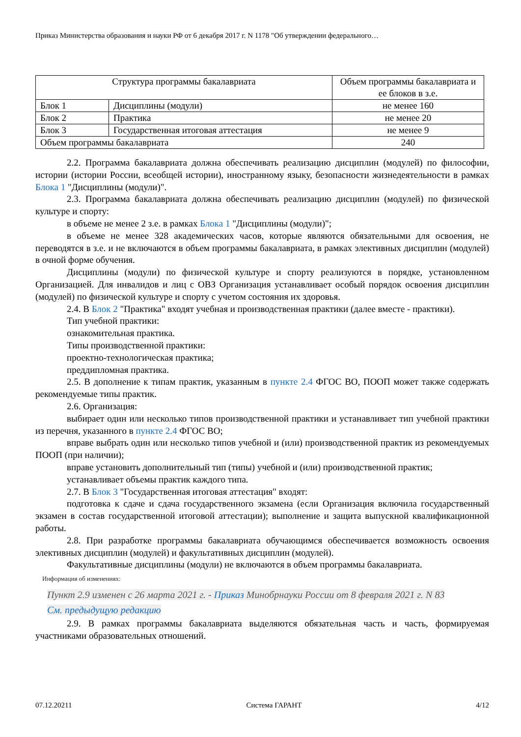Приказ Министерства образования и науки РФ от 6 декабря 2017 г. N 1178 "Об утверждении федерального…
| Структура программы бакалавриата | | Объем программы бакалавриата и ее блоков в з.е. |
| Блок 1 | Дисциплины (модули) | не менее 160 |
| Блок 2 | Практика | не менее 20 |
| Блок 3 | Государственная итоговая аттестация | не менее 9 |
| Объем программы бакалавриата | | 240 |
2.2. Программа бакалавриата должна обеспечивать реализацию дисциплин (модулей) по философии, истории (истории России, всеобщей истории), иностранному языку, безопасности жизнедеятельности в рамках Блока 1 "Дисциплины (модули)".
2.3. Программа бакалавриата должна обеспечивать реализацию дисциплин (модулей) по физической культуре и спорту:
в объеме не менее 2 з.е. в рамках Блока 1 "Дисциплины (модули)";
в объеме не менее 328 академических часов, которые являются обязательными для освоения, не переводятся в з.е. и не включаются в объем программы бакалавриата, в рамках элективных дисциплин (модулей) в очной форме обучения.
Дисциплины (модули) по физической культуре и спорту реализуются в порядке, установленном Организацией. Для инвалидов и лиц с ОВЗ Организация устанавливает особый порядок освоения дисциплин (модулей) по физической культуре и спорту с учетом состояния их здоровья.
2.4. В Блок 2 "Практика" входят учебная и производственная практики (далее вместе - практики).
Тип учебной практики:
ознакомительная практика.
Типы производственной практики:
проектно-технологическая практика;
преддипломная практика.
2.5. В дополнение к типам практик, указанным в пункте 2.4 ФГОС ВО, ПООП может также содержать рекомендуемые типы практик.
2.6. Организация:
выбирает один или несколько типов производственной практики и устанавливает тип учебной практики из перечня, указанного в пункте 2.4 ФГОС ВО;
вправе выбрать один или несколько типов учебной и (или) производственной практик из рекомендуемых ПООП (при наличии);
вправе установить дополнительный тип (типы) учебной и (или) производственной практик;
устанавливает объемы практик каждого типа.
2.7. В Блок 3 "Государственная итоговая аттестация" входят:
подготовка к сдаче и сдача государственного экзамена (если Организация включила государственный экзамен в состав государственной итоговой аттестации); выполнение и защита выпускной квалификационной работы.
2.8. При разработке программы бакалавриата обучающимся обеспечивается возможность освоения элективных дисциплин (модулей) и факультативных дисциплин (модулей).
Факультативные дисциплины (модули) не включаются в объем программы бакалавриата.
Информация об изменениях:
Пункт 2.9 изменен с 26 марта 2021 г. - Приказ Минобрнауки России от 8 февраля 2021 г. N 83
См. предыдущую редакцию
2.9. В рамках программы бакалавриата выделяются обязательная часть и часть, формируемая участниками образовательных отношений.
07.12.20211 Система ГАРАНТ 4/12